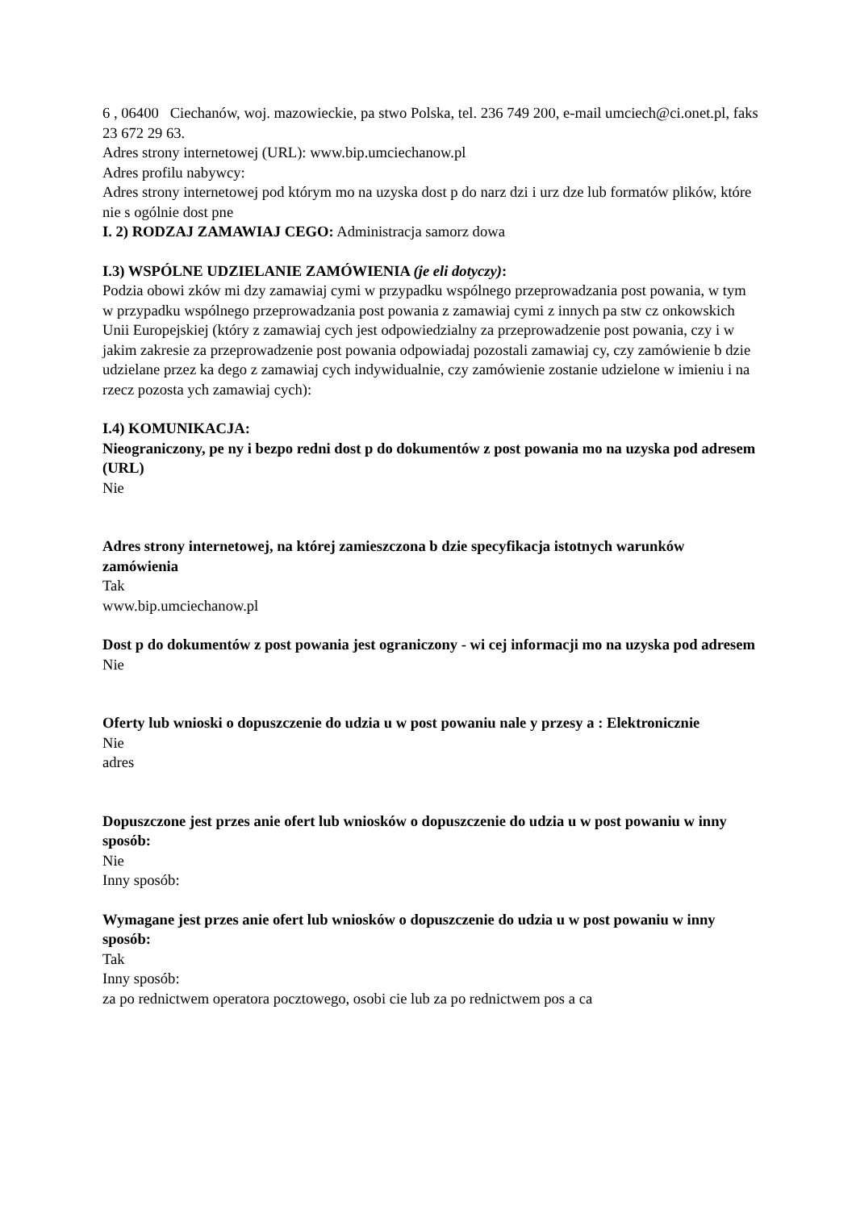6 , 06400 Ciechanów, woj. mazowieckie, pa stwo Polska, tel. 236 749 200, e-mail umciech@ci.onet.pl, faks 23 672 29 63.
Adres strony internetowej (URL): www.bip.umciechanow.pl
Adres profilu nabywcy:
Adres strony internetowej pod którym mo na uzyska dost p do narz dzi i urz dze lub formatów plików, które nie s ogólnie dost pne
I. 2) RODZAJ ZAMAWIAJ CEGO: Administracja samorz dowa
I.3) WSPÓLNE UDZIELANIE ZAMÓWIENIA (je eli dotyczy):
Podzia obowi zków mi dzy zamawiaj cymi w przypadku wspólnego przeprowadzania post powania, w tym w przypadku wspólnego przeprowadzania post powania z zamawiaj cymi z innych pa stw cz onkowskich Unii Europejskiej (który z zamawiaj cych jest odpowiedzialny za przeprowadzenie post powania, czy i w jakim zakresie za przeprowadzenie post powania odpowiadaj pozostali zamawiaj cy, czy zamówienie b dzie udzielane przez ka dego z zamawiaj cych indywidualnie, czy zamówienie zostanie udzielone w imieniu i na rzecz pozosta ych zamawiaj cych):
I.4) KOMUNIKACJA:
Nieograniczony, pe ny i bezpo redni dost p do dokumentów z post powania mo na uzyska pod adresem (URL)
Nie
Adres strony internetowej, na której zamieszczona b dzie specyfikacja istotnych warunków zamówienia
Tak
www.bip.umciechanow.pl
Dost p do dokumentów z post powania jest ograniczony - wi cej informacji mo na uzyska pod adresem
Nie
Oferty lub wnioski o dopuszczenie do udzia u w post powaniu nale y przesy a : Elektronicznie
Nie
adres
Dopuszczone jest przes anie ofert lub wniosków o dopuszczenie do udzia u w post powaniu w inny sposób:
Nie
Inny sposób:
Wymagane jest przes anie ofert lub wniosków o dopuszczenie do udzia u w post powaniu w inny sposób:
Tak
Inny sposób:
za po rednictwem operatora pocztowego, osobi cie lub za po rednictwem pos a ca